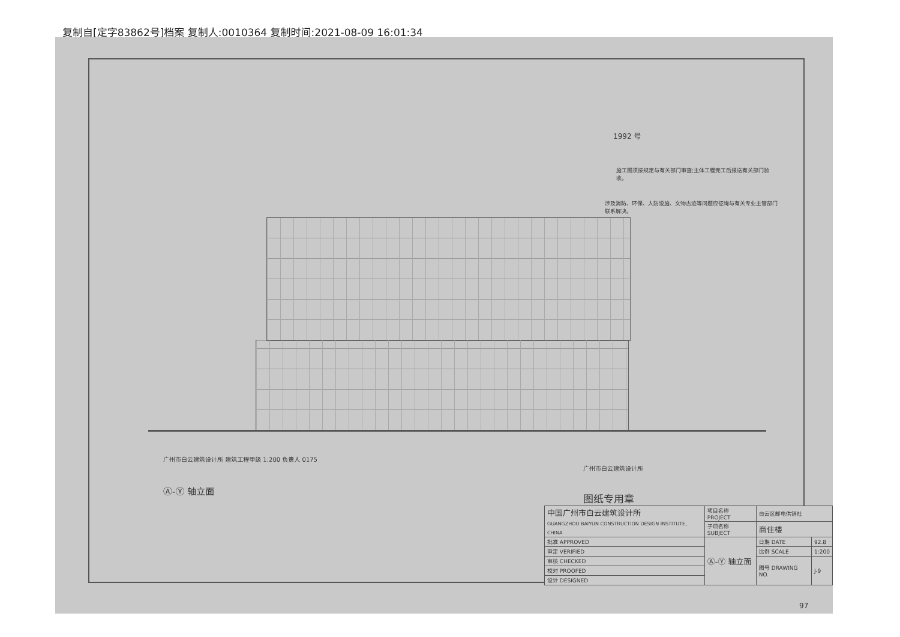复制自[定字83862号]档案 复制人:0010364 复制时间:2021-08-09 16:01:34
1992 号
施工图须按规定与有关部门审查;主体工程完工后报送有关部门验收。
涉及消防、环保、人防设施、文物古迹等问题应征询与有关专业主管部门联系解决。
Ⓐ-Ⓨ 轴立面
广州市白云建筑设计所 建筑工程甲级 1:200 负责人 0175
广州市白云建筑设计所
图纸专用章
| 中国广州市白云建筑设计所 GUANGZHOU BAIYUN CONSTRUCTION DESIGN INSTITUTE, CHINA | | 项目名称 PROJECT | 白云区邮电供销社 | |
| | | 子项名称 SUBJECT | 商住楼 | |
| 批准 APPROVED | Ⓐ-Ⓨ 轴立面 | | 日期 DATE | 92.8 |
| 审定 VERIFIED | | | 比例 SCALE | 1:200 |
| 审核 CHECKED | | | 图号 DRAWING NO. | J-9 |
| 校对 PROOFED | | | | |
| 设计 DESIGNED | | | | |
97